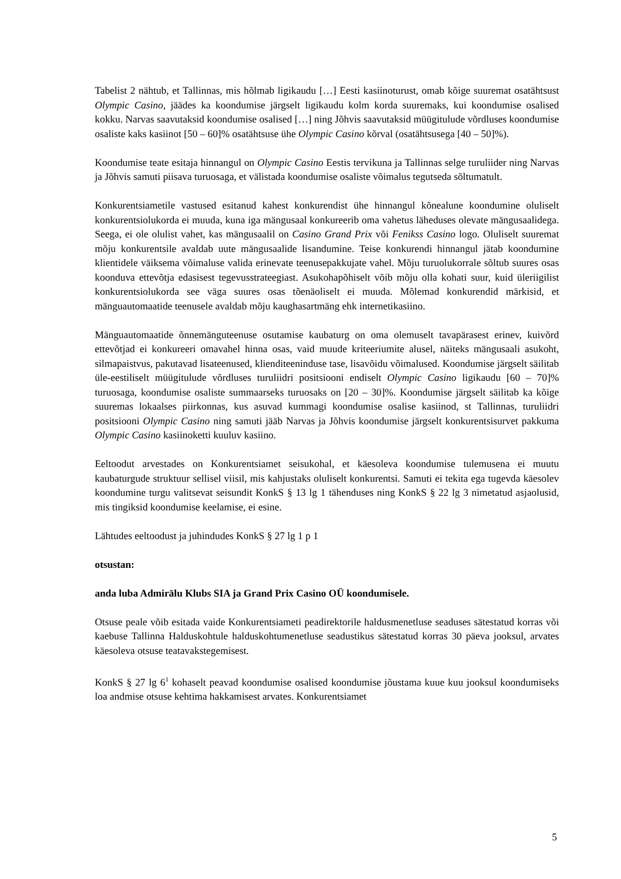Tabelist 2 nähtub, et Tallinnas, mis hõlmab ligikaudu […] Eesti kasiinoturust, omab kõige suuremat osatähtsust Olympic Casino, jäädes ka koondumise järgselt ligikaudu kolm korda suuremaks, kui koondumise osalised kokku. Narvas saavutaksid koondumise osalised […] ning Jõhvis saavutaksid müügitulude võrdluses koondumise osaliste kaks kasiinot [50 – 60]% osatähtsuse ühe Olympic Casino kõrval (osatähtsusega [40 – 50]%).
Koondumise teate esitaja hinnangul on Olympic Casino Eestis tervikuna ja Tallinnas selge turuliider ning Narvas ja Jõhvis samuti piisava turuosaga, et välistada koondumise osaliste võimalus tegutseda sõltumatult.
Konkurentsiametile vastused esitanud kahest konkurendist ühe hinnangul kõnealune koondumine oluliselt konkurentsiolukorda ei muuda, kuna iga mängusaal konkureerib oma vahetus läheduses olevate mängusaalidega. Seega, ei ole olulist vahet, kas mängusaalil on Casino Grand Prix või Fenikss Casino logo. Oluliselt suuremat mõju konkurentsile avaldab uute mängusaalide lisandumine. Teise konkurendi hinnangul jätab koondumine klientidele väiksema võimaluse valida erinevate teenusepakkujate vahel. Mõju turuolukorrale sõltub suures osas koonduva ettevõtja edasisest tegevusstrateegiast. Asukohapõhiselt võib mõju olla kohati suur, kuid üleriigilist konkurentsiolukorda see väga suures osas tõenäoliselt ei muuda. Mõlemad konkurendid märkisid, et mänguautomaatide teenusele avaldab mõju kaughasartmäng ehk internetikasiino.
Mänguautomaatide õnnemänguteenuse osutamise kaubaturg on oma olemuselt tavapärasest erinev, kuivõrd ettevõtjad ei konkureeri omavahel hinna osas, vaid muude kriteeriumite alusel, näiteks mängusaali asukoht, silmapaistvus, pakutavad lisateenused, klienditeeninduse tase, lisavõidu võimalused. Koondumise järgselt säilitab üle-eestiliselt müügitulude võrdluses turuliidri positsiooni endiselt Olympic Casino ligikaudu [60 – 70]% turuosaga, koondumise osaliste summaarseks turuosaks on [20 – 30]%. Koondumise järgselt säilitab ka kõige suuremas lokaalses piirkonnas, kus asuvad kummagi koondumise osalise kasiinod, st Tallinnas, turuliidri positsiooni Olympic Casino ning samuti jääb Narvas ja Jõhvis koondumise järgselt konkurentsisurvet pakkuma Olympic Casino kasiinoketti kuuluv kasiino.
Eeltoodut arvestades on Konkurentsiamet seisukohal, et käesoleva koondumise tulemusena ei muutu kaubaturgude struktuur sellisel viisil, mis kahjustaks oluliselt konkurentsi. Samuti ei tekita ega tugevda käesolev koondumine turgu valitsevat seisundit KonkS § 13 lg 1 tähenduses ning KonkS § 22 lg 3 nimetatud asjaolusid, mis tingiksid koondumise keelamise, ei esine.
Lähtudes eeltoodust ja juhindudes KonkS § 27 lg 1 p 1
otsustan:
anda luba Admirālu Klubs SIA ja Grand Prix Casino OÜ koondumisele.
Otsuse peale võib esitada vaide Konkurentsiameti peadirektorile haldusmenetluse seaduses sätestatud korras või kaebuse Tallinna Halduskohtule halduskohtumenetluse seadustikus sätestatud korras 30 päeva jooksul, arvates käesoleva otsuse teatavakstegemisest.
KonkS § 27 lg 6<sup>1</sup> kohaselt peavad koondumise osalised koondumise jõustama kuue kuu jooksul koondumiseks loa andmise otsuse kehtima hakkamisest arvates. Konkurentsiamet
5